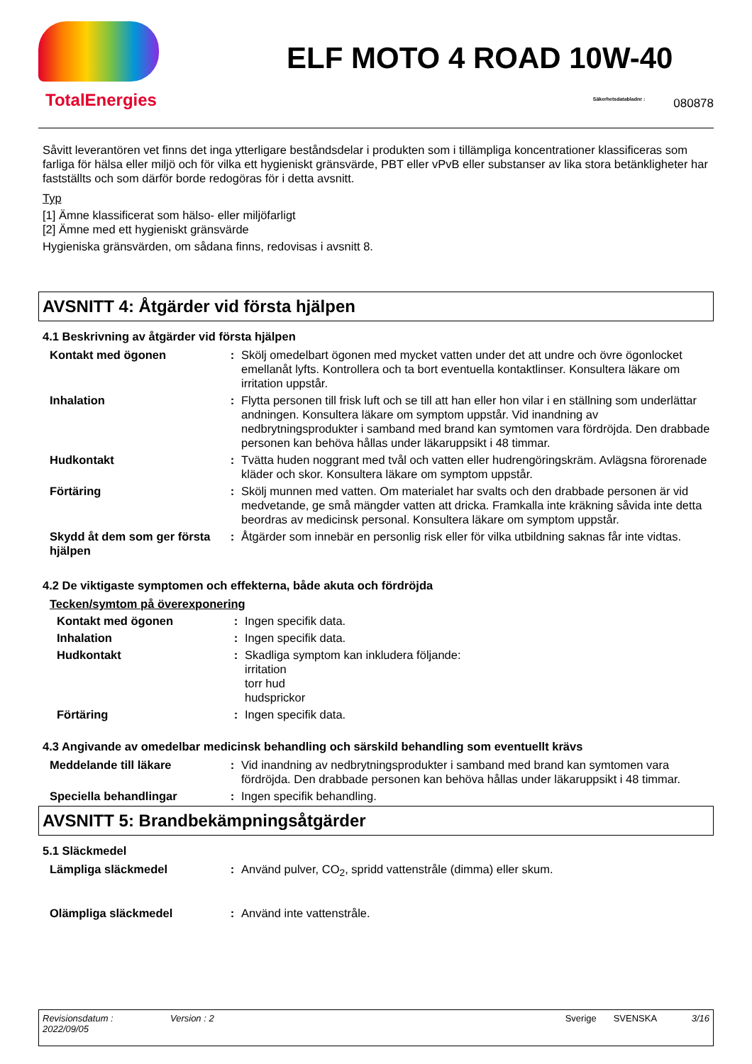TotalEnergies
ELF MOTO 4 ROAD 10W-40
Säkerhetsdatabladnr : 080878
Såvitt leverantören vet finns det inga ytterligare beståndsdelar i produkten som i tillämpliga koncentrationer klassificeras som farliga för hälsa eller miljö och för vilka ett hygieniskt gränsvärde, PBT eller vPvB eller substanser av lika stora betänkligheter har fastställts och som därför borde redogöras för i detta avsnitt.
Typ
[1] Ämne klassificerat som hälso- eller miljöfarligt
[2] Ämne med ett hygieniskt gränsvärde
Hygieniska gränsvärden, om sådana finns, redovisas i avsnitt 8.
AVSNITT 4: Åtgärder vid första hjälpen
4.1 Beskrivning av åtgärder vid första hjälpen
Kontakt med ögonen : Skölj omedelbart ögonen med mycket vatten under det att undre och övre ögonlocket emellanåt lyfts. Kontrollera och ta bort eventuella kontaktlinser. Konsultera läkare om irritation uppstår.
Inhalation : Flytta personen till frisk luft och se till att han eller hon vilar i en ställning som underlättar andningen. Konsultera läkare om symptom uppstår. Vid inandning av nedbrytningsprodukter i samband med brand kan symtomen vara fördröjda. Den drabbade personen kan behöva hållas under läkaruppsikt i 48 timmar.
Hudkontakt : Tvätta huden noggrant med tvål och vatten eller hudrengöringskräm. Avlägsna förorenade kläder och skor. Konsultera läkare om symptom uppstår.
Förtäring : Skölj munnen med vatten. Om materialet har svalts och den drabbade personen är vid medvetande, ge små mängder vatten att dricka. Framkalla inte kräkning såvida inte detta beordras av medicinsk personal. Konsultera läkare om symptom uppstår.
Skydd åt dem som ger första hjälpen
: Åtgärder som innebär en personlig risk eller för vilka utbildning saknas får inte vidtas.
4.2 De viktigaste symptomen och effekterna, både akuta och fördröjda
Tecken/symtom på överexponering
Kontakt med ögonen : Ingen specifik data.
Inhalation : Ingen specifik data.
Hudkontakt : Skadliga symptom kan inkludera följande:
irritation
torr hud
hudsprickor
Förtäring : Ingen specifik data.
4.3 Angivande av omedelbar medicinsk behandling och särskild behandling som eventuellt krävs
Meddelande till läkare : Vid inandning av nedbrytningsprodukter i samband med brand kan symtomen vara fördröjda. Den drabbade personen kan behöva hållas under läkaruppsikt i 48 timmar.
Speciella behandlingar : Ingen specifik behandling.
AVSNITT 5: Brandbekämpningsåtgärder
5.1 Släckmedel
Lämpliga släckmedel : Använd pulver, CO<sub>2</sub>, spridd vattenstråle (dimma) eller skum.
Olämpliga släckmedel : Använd inte vattenstråle.
Revisionsdatum :
2022/09/05
Version : 2 Sverige SVENSKA 3/16